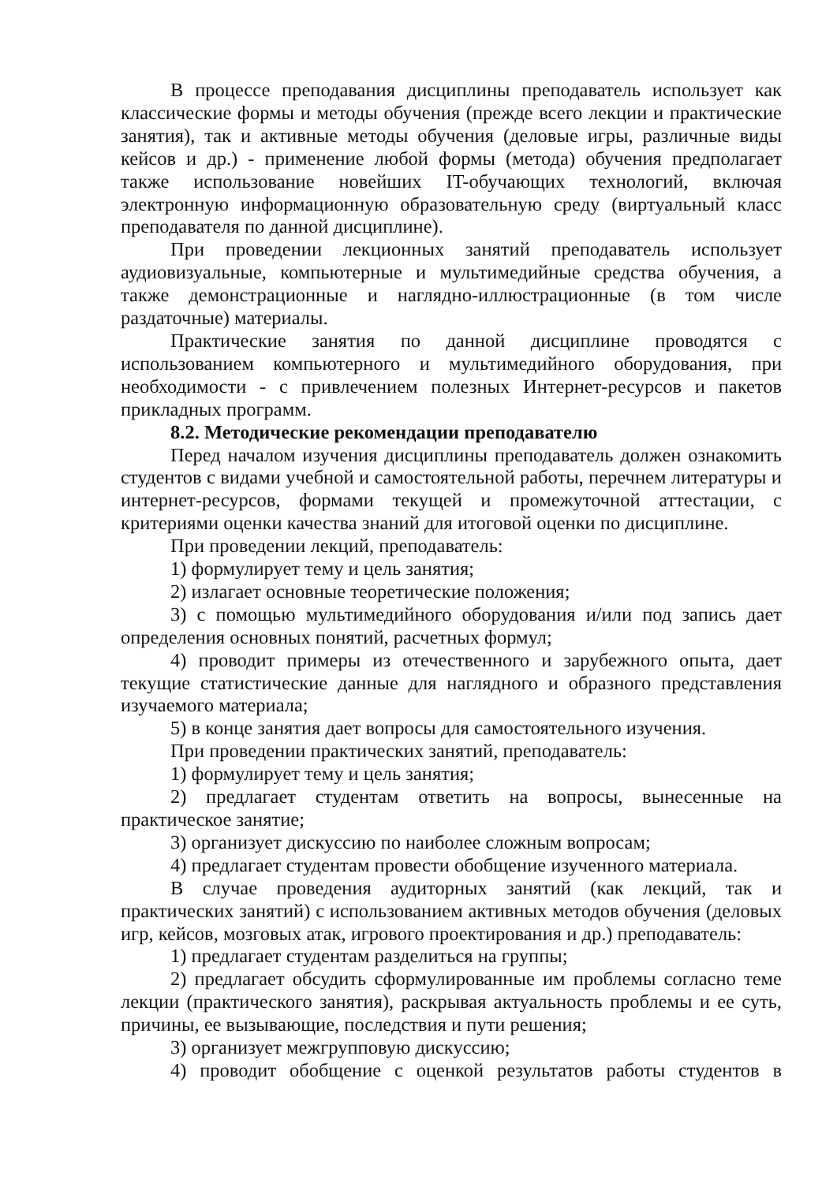В процессе преподавания дисциплины преподаватель использует как классические формы и методы обучения (прежде всего лекции и практические занятия), так и активные методы обучения (деловые игры, различные виды кейсов и др.) - применение любой формы (метода) обучения предполагает также использование новейших IT-обучающих технологий, включая электронную информационную образовательную среду (виртуальный класс преподавателя по данной дисциплине).
При проведении лекционных занятий преподаватель использует аудиовизуальные, компьютерные и мультимедийные средства обучения, а также демонстрационные и наглядно-иллюстрационные (в том числе раздаточные) материалы.
Практические занятия по данной дисциплине проводятся с использованием компьютерного и мультимедийного оборудования, при необходимости - с привлечением полезных Интернет-ресурсов и пакетов прикладных программ.
8.2. Методические рекомендации преподавателю
Перед началом изучения дисциплины преподаватель должен ознакомить студентов с видами учебной и самостоятельной работы, перечнем литературы и интернет-ресурсов, формами текущей и промежуточной аттестации, с критериями оценки качества знаний для итоговой оценки по дисциплине.
При проведении лекций, преподаватель:
1) формулирует тему и цель занятия;
2) излагает основные теоретические положения;
3) с помощью мультимедийного оборудования и/или под запись дает определения основных понятий, расчетных формул;
4) проводит примеры из отечественного и зарубежного опыта, дает текущие статистические данные для наглядного и образного представления изучаемого материала;
5) в конце занятия дает вопросы для самостоятельного изучения.
При проведении практических занятий, преподаватель:
1) формулирует тему и цель занятия;
2) предлагает студентам ответить на вопросы, вынесенные на практическое занятие;
3) организует дискуссию по наиболее сложным вопросам;
4) предлагает студентам провести обобщение изученного материала.
В случае проведения аудиторных занятий (как лекций, так и практических занятий) с использованием активных методов обучения (деловых игр, кейсов, мозговых атак, игрового проектирования и др.) преподаватель:
1) предлагает студентам разделиться на группы;
2) предлагает обсудить сформулированные им проблемы согласно теме лекции (практического занятия), раскрывая актуальность проблемы и ее суть, причины, ее вызывающие, последствия и пути решения;
3) организует межгрупповую дискуссию;
4) проводит обобщение с оценкой результатов работы студентов в